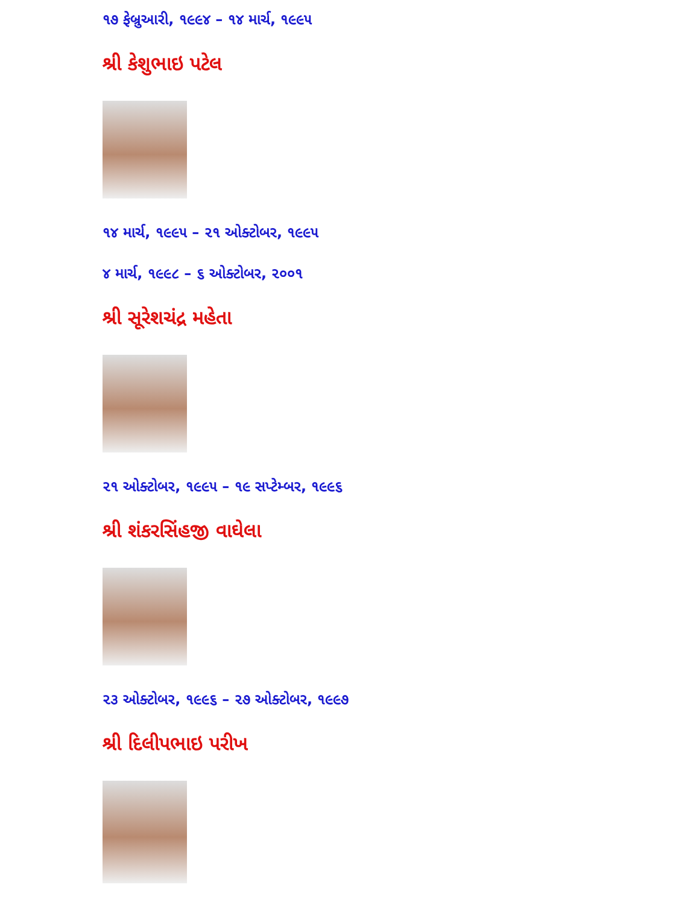૧૭ ફેબ્રુઆરી, ૧૯૯૪ – ૧૪ માર્ચ, ૧૯૯૫
શ્રી કેશુભાઇ પટેલ
૧૪ માર્ચ, ૧૯૯૫ – ૨૧ ઓક્ટોબર, ૧૯૯૫
૪ માર્ચ, ૧૯૯૮ – ૬ ઓક્ટોબર, ૨૦૦૧
શ્રી સૂરેશચંદ્ર મહેતા
૨૧ ઓક્ટોબર, ૧૯૯૫ – ૧૯ સપ્ટેમ્બર, ૧૯૯૬
શ્રી શંકરસિંહજી વાઘેલા
૨૩ ઓક્ટોબર, ૧૯૯૬ – ૨૭ ઓક્ટોબર, ૧૯૯૭
શ્રી દિલીપભાઇ પરીખ